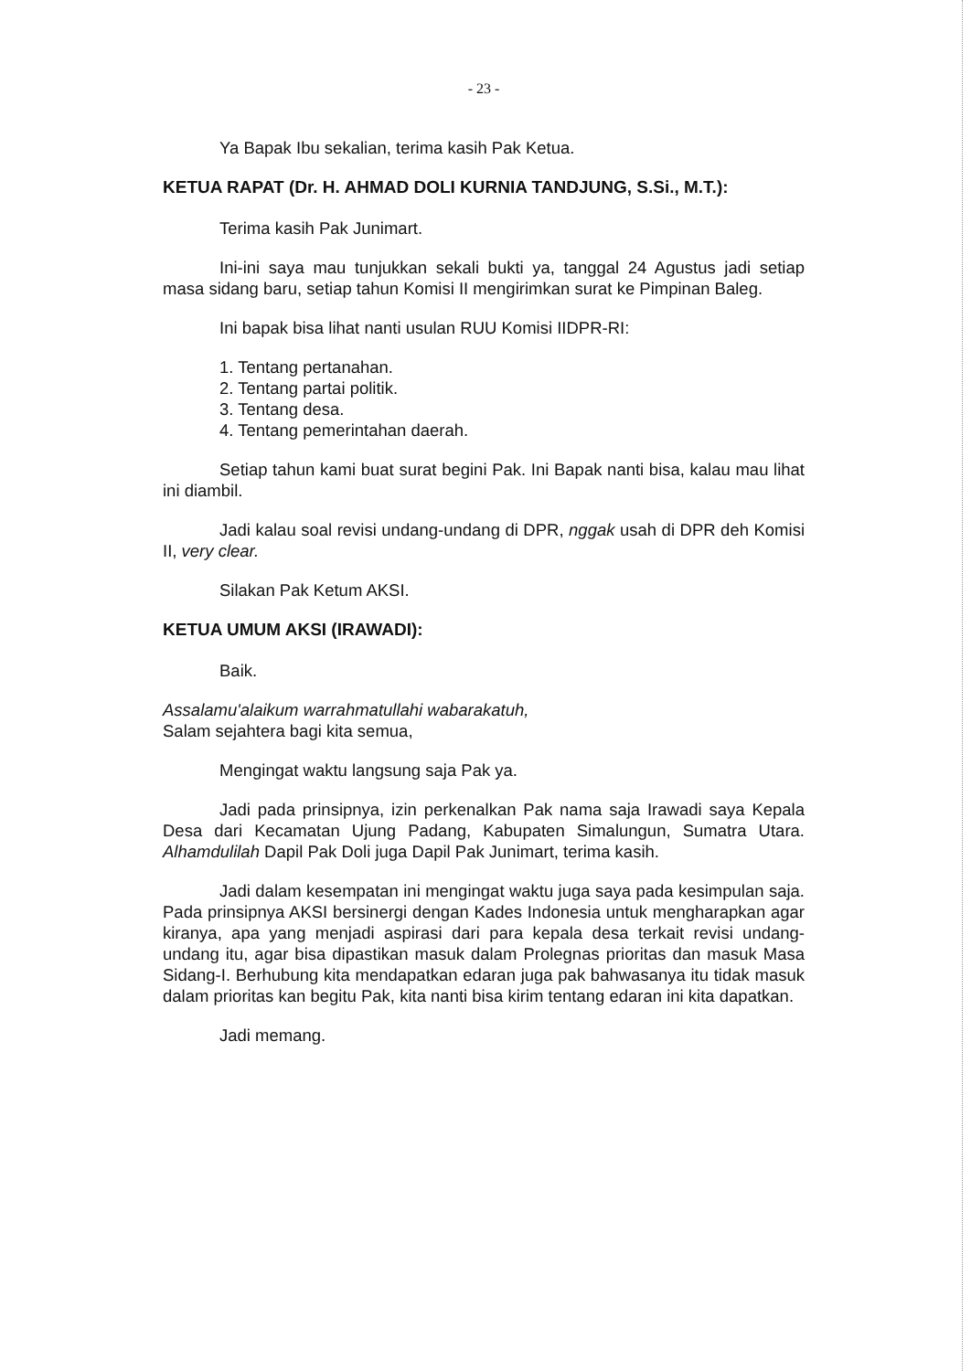- 23 -
Ya Bapak Ibu sekalian, terima kasih Pak Ketua.
KETUA RAPAT (Dr. H. AHMAD DOLI KURNIA TANDJUNG, S.Si., M.T.):
Terima kasih Pak Junimart.
Ini-ini saya mau tunjukkan sekali bukti ya, tanggal 24 Agustus jadi setiap masa sidang baru, setiap tahun Komisi II mengirimkan surat ke Pimpinan Baleg.
Ini bapak bisa lihat nanti usulan RUU Komisi IIDPR-RI:
1. Tentang pertanahan.
2. Tentang partai politik.
3. Tentang desa.
4. Tentang pemerintahan daerah.
Setiap tahun kami buat surat begini Pak. Ini Bapak nanti bisa, kalau mau lihat ini diambil.
Jadi kalau soal revisi undang-undang di DPR, nggak usah di DPR deh Komisi II, very clear.
Silakan Pak Ketum AKSI.
KETUA UMUM AKSI (IRAWADI):
Baik.
Assalamu'alaikum warrahmatullahi wabarakatuh,
Salam sejahtera bagi kita semua,
Mengingat waktu langsung saja Pak ya.
Jadi pada prinsipnya, izin perkenalkan Pak nama saja Irawadi saya Kepala Desa dari Kecamatan Ujung Padang, Kabupaten Simalungun, Sumatra Utara. Alhamdulilah Dapil Pak Doli juga Dapil Pak Junimart, terima kasih.
Jadi dalam kesempatan ini mengingat waktu juga saya pada kesimpulan saja. Pada prinsipnya AKSI bersinergi dengan Kades Indonesia untuk mengharapkan agar kiranya, apa yang menjadi aspirasi dari para kepala desa terkait revisi undang-undang itu, agar bisa dipastikan masuk dalam Prolegnas prioritas dan masuk Masa Sidang-I. Berhubung kita mendapatkan edaran juga pak bahwasanya itu tidak masuk dalam prioritas kan begitu Pak, kita nanti bisa kirim tentang edaran ini kita dapatkan.
Jadi memang.